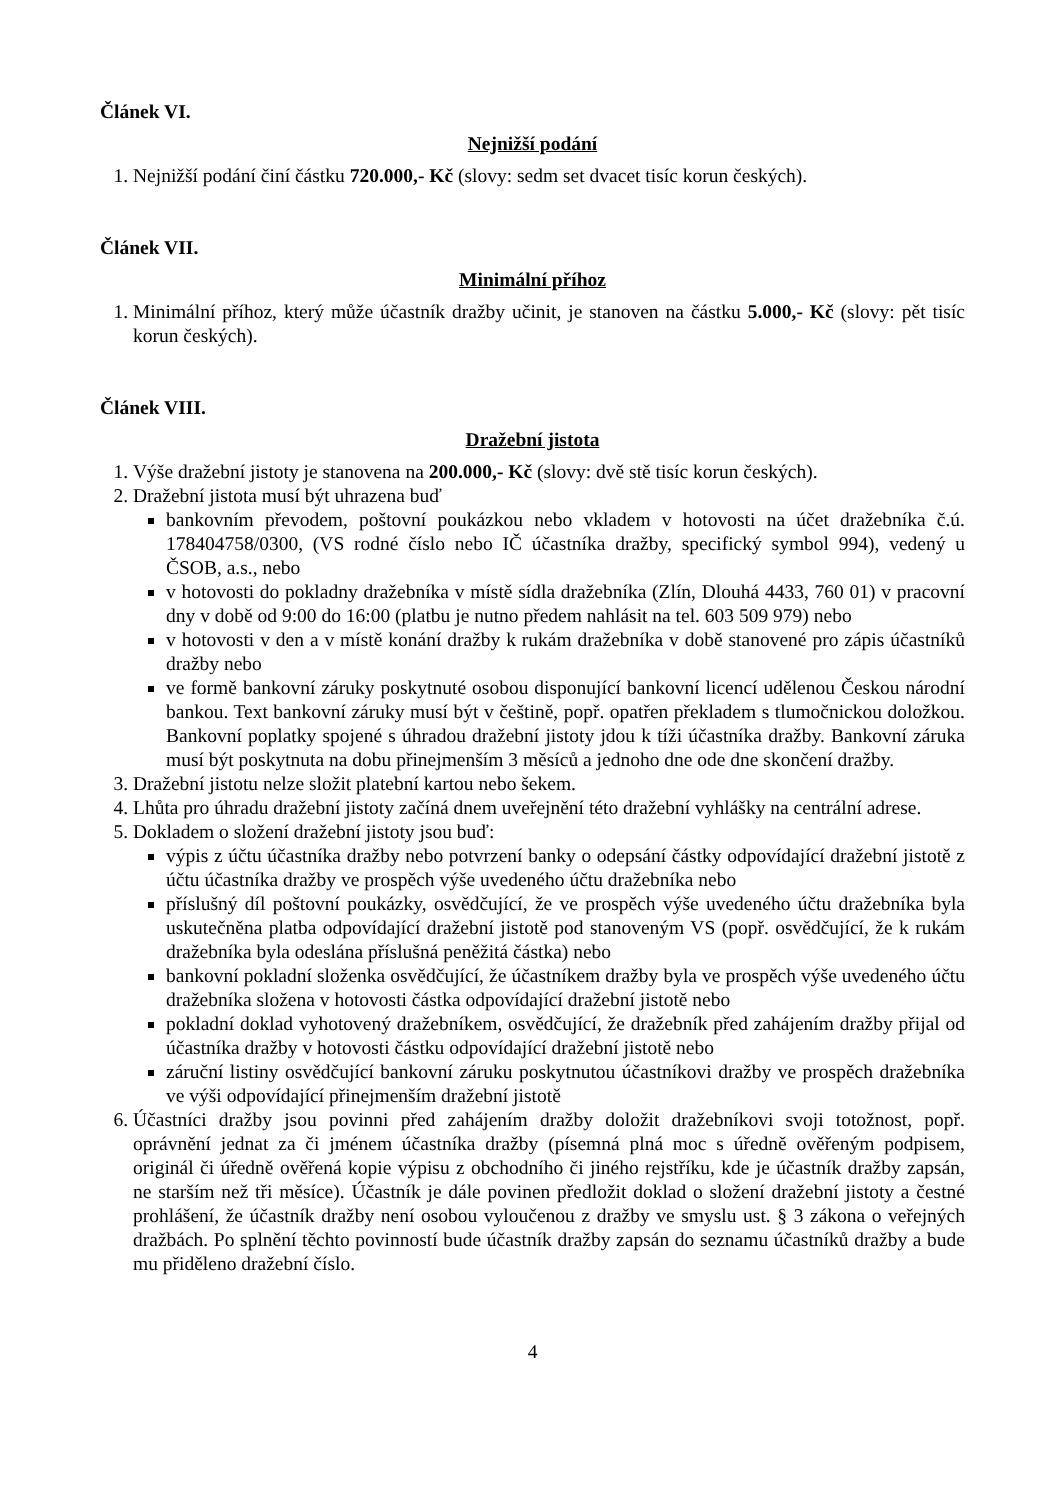Článek VI.
Nejnižší podání
1. Nejnižší podání činí částku 720.000,- Kč (slovy: sedm set dvacet tisíc korun českých).
Článek VII.
Minimální příhoz
1. Minimální příhoz, který může účastník dražby učinit, je stanoven na částku 5.000,- Kč (slovy: pět tisíc korun českých).
Článek VIII.
Dražební jistota
1. Výše dražební jistoty je stanovena na 200.000,- Kč (slovy: dvě stě tisíc korun českých).
2. Dražební jistota musí být uhrazena buď
bankovním převodem, poštovní poukázkou nebo vkladem v hotovosti na účet dražebníka č.ú. 178404758/0300, (VS rodné číslo nebo IČ účastníka dražby, specifický symbol 994), vedený u ČSOB, a.s., nebo
v hotovosti do pokladny dražebníka v místě sídla dražebníka (Zlín, Dlouhá 4433, 760 01) v pracovní dny v době od 9:00 do 16:00 (platbu je nutno předem nahlásit na tel. 603 509 979) nebo
v hotovosti v den a v místě konání dražby k rukám dražebníka v době stanovené pro zápis účastníků dražby nebo
ve formě bankovní záruky poskytnuté osobou disponující bankovní licencí udělenou Českou národní bankou. Text bankovní záruky musí být v češtině, popř. opatřen překladem s tlumočnickou doložkou. Bankovní poplatky spojené s úhradou dražební jistoty jdou k tíži účastníka dražby. Bankovní záruka musí být poskytnuta na dobu přinejmenším 3 měsíců a jednoho dne ode dne skončení dražby.
3. Dražební jistotu nelze složit platební kartou nebo šekem.
4. Lhůta pro úhradu dražební jistoty začíná dnem uveřejnění této dražební vyhlášky na centrální adrese.
5. Dokladem o složení dražební jistoty jsou buď:
výpis z účtu účastníka dražby nebo potvrzení banky o odepsání částky odpovídající dražební jistotě z účtu účastníka dražby ve prospěch výše uvedeného účtu dražebníka nebo
příslušný díl poštovní poukázky, osvědčující, že ve prospěch výše uvedeného účtu dražebníka byla uskutečněna platba odpovídající dražební jistotě pod stanoveným VS (popř. osvědčující, že k rukám dražebníka byla odeslána příslušná peněžitá částka) nebo
bankovní pokladní složenka osvědčující, že účastníkem dražby byla ve prospěch výše uvedeného účtu dražebníka složena v hotovosti částka odpovídající dražební jistotě nebo
pokladní doklad vyhotovený dražebníkem, osvědčující, že dražebník před zahájením dražby přijal od účastníka dražby v hotovosti částku odpovídající dražební jistotě nebo
záruční listiny osvědčující bankovní záruku poskytnutou účastníkovi dražby ve prospěch dražebníka ve výši odpovídající přinejmenším dražební jistotě
6. Účastníci dražby jsou povinni před zahájením dražby doložit dražebníkovi svoji totožnost, popř. oprávnění jednat za či jménem účastníka dražby (písemná plná moc s úředně ověřeným podpisem, originál či úředně ověřená kopie výpisu z obchodního či jiného rejstříku, kde je účastník dražby zapsán, ne starším než tři měsíce). Účastník je dále povinen předložit doklad o složení dražební jistoty a čestné prohlášení, že účastník dražby není osobou vyloučenou z dražby ve smyslu ust. § 3 zákona o veřejných dražbách. Po splnění těchto povinností bude účastník dražby zapsán do seznamu účastníků dražby a bude mu přiděleno dražební číslo.
4